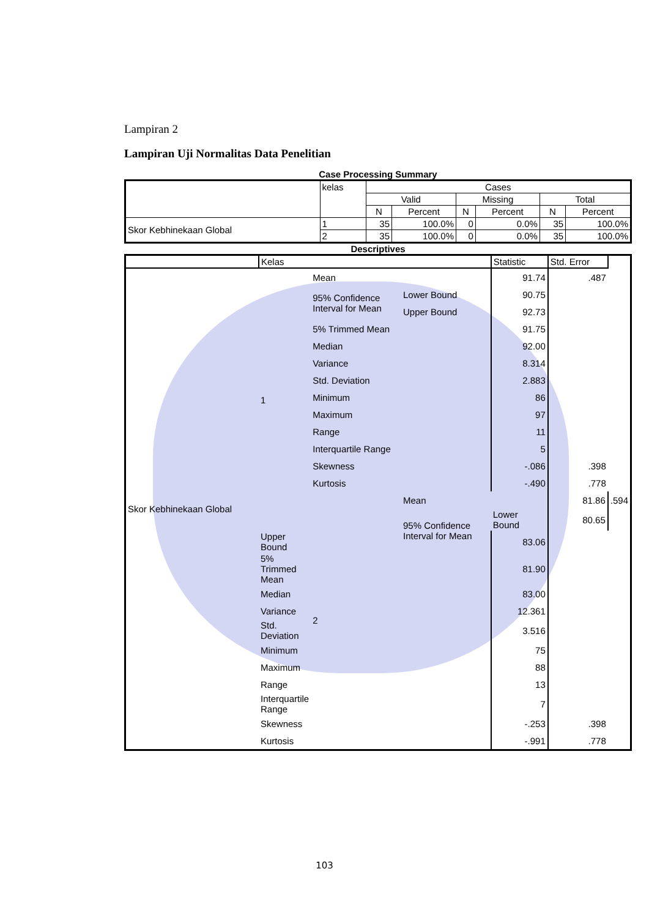Lampiran 2
Lampiran Uji Normalitas Data Penelitian
Case Processing Summary
| | kelas | Cases | | | | | |
| --- | --- | --- | --- | --- | --- | --- | --- |
| | | Valid | | Missing | | Total | |
| | | N | Percent | N | Percent | N | Percent |
| Skor Kebhinekaan Global | 1 | 35 | 100.0% | 0 | 0.0% | 35 | 100.0% |
| | 2 | 35 | 100.0% | 0 | 0.0% | 35 | 100.0% |
Descriptives
| | Kelas | | | Statistic | Std. Error | |
| --- | --- | --- | --- | --- | --- | --- |
| Skor Kebhinekaan Global | 1 | Mean | | 91.74 | .487 | |
| | | 95% Confidence Interval for Mean | Lower Bound | 90.75 | | |
| | | | Upper Bound | 92.73 | | |
| | | 5% Trimmed Mean | | 91.75 | | |
| | | Median | | 92.00 | | |
| | | Variance | | 8.314 | | |
| | | Std. Deviation | | 2.883 | | |
| | | Minimum | | 86 | | |
| | | Maximum | | 97 | | |
| | | Range | | 11 | | |
| | | Interquartile Range | | 5 | | |
| | | Skewness | | -.086 | .398 | |
| | | Kurtosis | | -.490 | .778 | |
| | | 2 | Mean | | 81.86 | .594 |
| | | | 95% Confidence Interval for Mean | Lower Bound | 80.65 | |
| | Upper Bound | | | 83.06 | | |
| | 5% Trimmed Mean | | | 81.90 | | |
| | Median | | | 83.00 | | |
| | Variance | | | 12.361 | | |
| | Std. Deviation | | | 3.516 | | |
| | Minimum | | | 75 | | |
| | Maximum | | | 88 | | |
| | Range | | | 13 | | |
| | Interquartile Range | | | 7 | | |
| | Skewness | | | -.253 | .398 | |
| | Kurtosis | | | -.991 | .778 | |
103